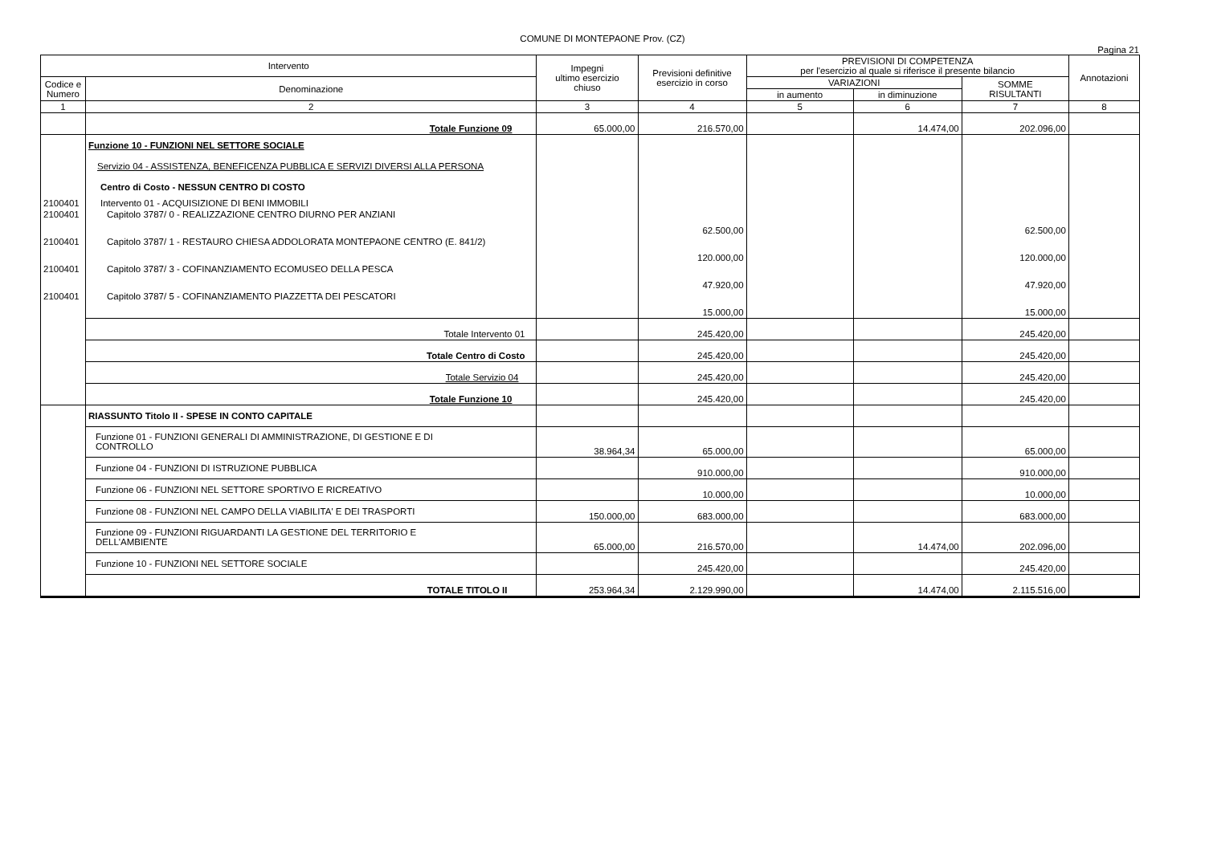COMUNE DI MONTEPAONE Prov. (CZ)
Pagina 21
| Intervento | | Impegni ultimo esercizio chiuso | Previsioni definitive esercizio in corso | PREVISIONI DI COMPETENZA per l'esercizio al quale si riferisce il presente bilancio | | | Annotazioni |
| --- | --- | --- | --- | --- | --- | --- | --- |
| Codice e Numero | Denominazione | | | VARIAZIONI | | SOMME RISULTANTI | |
| | | | | in aumento | in diminuzione | | |
| 1 | 2 | 3 | 4 | 5 | 6 | 7 | 8 |
| | Totale Funzione 09 | 65.000,00 | 216.570,00 | | 14.474,00 | 202.096,00 | |
| | Funzione 10 - FUNZIONI NEL SETTORE SOCIALE | | | | | | |
| | Servizio 04 - ASSISTENZA, BENEFICENZA PUBBLICA E SERVIZI DIVERSI ALLA PERSONA | | | | | | |
| | Centro di Costo - NESSUN CENTRO DI COSTO | | | | | | |
| 2100401 | Intervento 01 - ACQUISIZIONE DI BENI IMMOBILI | | | | | | |
| 2100401 | Capitolo 3787/ 0 - REALIZZAZIONE CENTRO DIURNO PER ANZIANI | | 62.500,00 | | | 62.500,00 | |
| 2100401 | Capitolo 3787/ 1 - RESTAURO CHIESA ADDOLORATA MONTEPAONE CENTRO (E. 841/2) | | 120.000,00 | | | 120.000,00 | |
| 2100401 | Capitolo 3787/ 3 - COFINANZIAMENTO ECOMUSEO DELLA PESCA | | 47.920,00 | | | 47.920,00 | |
| 2100401 | Capitolo 3787/ 5 - COFINANZIAMENTO PIAZZETTA DEI PESCATORI | | 15.000,00 | | | 15.000,00 | |
| | Totale Intervento 01 | | 245.420,00 | | | 245.420,00 | |
| | Totale Centro di Costo | | 245.420,00 | | | 245.420,00 | |
| | Totale Servizio 04 | | 245.420,00 | | | 245.420,00 | |
| | Totale Funzione 10 | | 245.420,00 | | | 245.420,00 | |
| | RIASSUNTO Titolo II - SPESE IN CONTO CAPITALE | | | | | | |
| | Funzione 01 - FUNZIONI GENERALI DI AMMINISTRAZIONE, DI GESTIONE E DI CONTROLLO | 38.964,34 | 65.000,00 | | | 65.000,00 | |
| | Funzione 04 - FUNZIONI DI ISTRUZIONE PUBBLICA | | 910.000,00 | | | 910.000,00 | |
| | Funzione 06 - FUNZIONI NEL SETTORE SPORTIVO E RICREATIVO | | 10.000,00 | | | 10.000,00 | |
| | Funzione 08 - FUNZIONI NEL CAMPO DELLA VIABILITA' E DEI TRASPORTI | 150.000,00 | 683.000,00 | | | 683.000,00 | |
| | Funzione 09 - FUNZIONI RIGUARDANTI LA GESTIONE DEL TERRITORIO E DELL'AMBIENTE | 65.000,00 | 216.570,00 | | 14.474,00 | 202.096,00 | |
| | Funzione 10 - FUNZIONI NEL SETTORE SOCIALE | | 245.420,00 | | | 245.420,00 | |
| | TOTALE TITOLO II | 253.964,34 | 2.129.990,00 | | 14.474,00 | 2.115.516,00 | |